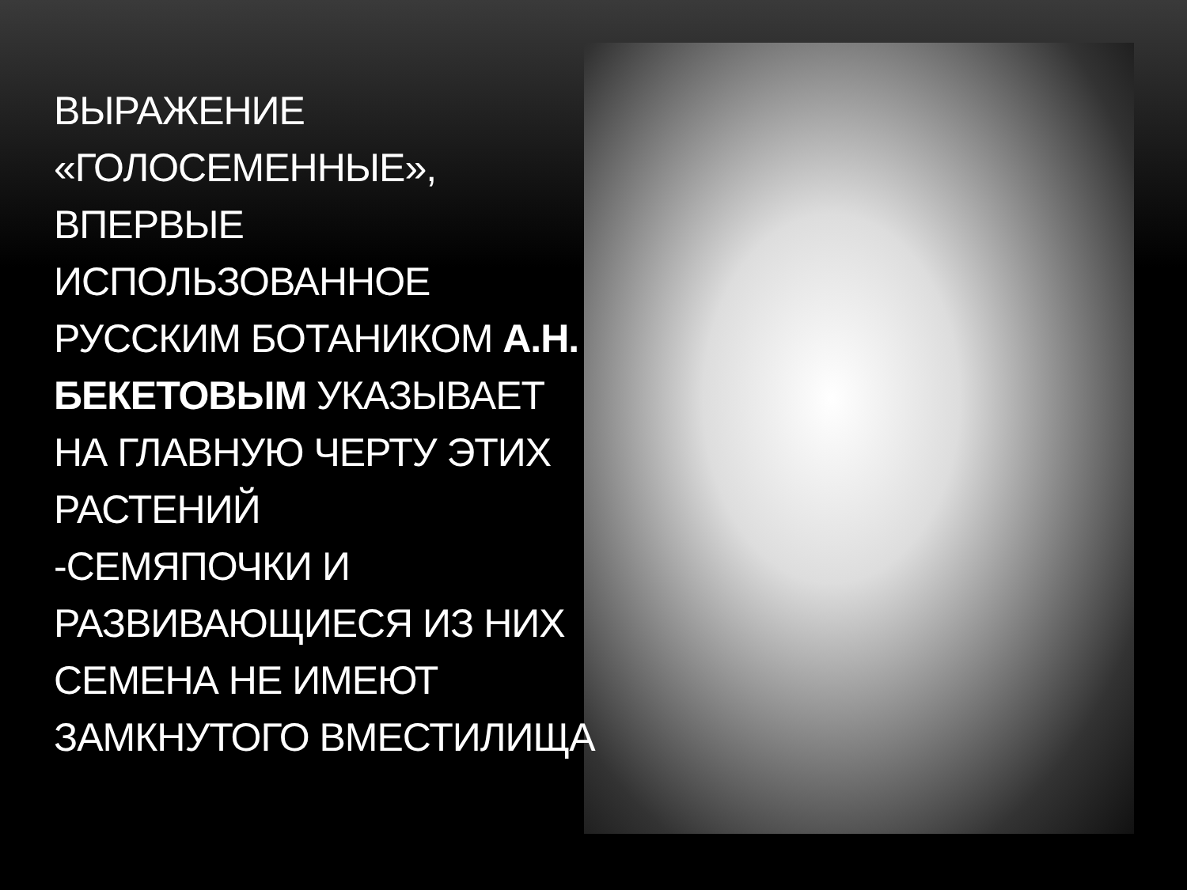ВЫРАЖЕНИЕ «ГОЛОСЕМЕННЫЕ», ВПЕРВЫЕ ИСПОЛЬЗОВАННОЕ РУССКИМ БОТАНИКОМ А.Н. БЕКЕТОВЫМ УКАЗЫВАЕТ НА ГЛАВНУЮ ЧЕРТУ ЭТИХ РАСТЕНИЙ
-СЕМЯПОЧКИ И РАЗВИВАЮЩИЕСЯ ИЗ НИХ СЕМЕНА НЕ ИМЕЮТ ЗАМКНУТОГО ВМЕСТИЛИЩА